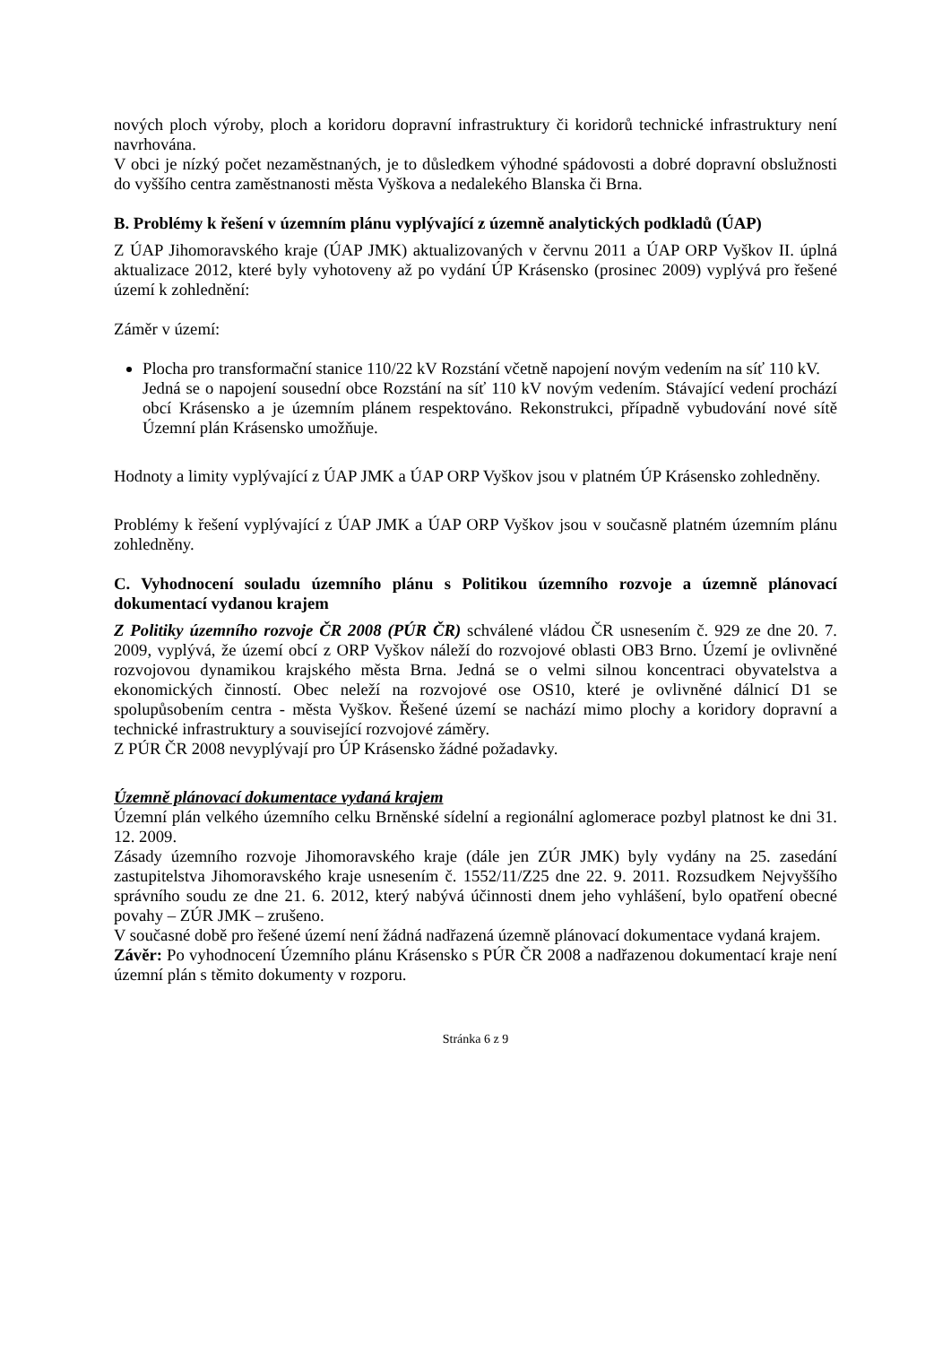nových ploch výroby, ploch a koridoru dopravní infrastruktury či koridorů technické infrastruktury není navrhována.
V obci je nízký počet nezaměstnaných, je to důsledkem výhodné spádovosti a dobré dopravní obslužnosti do vyššího centra zaměstnanosti města Vyškova a nedalekého Blanska či Brna.
B. Problémy k řešení v územním plánu vyplývající z územně analytických podkladů (ÚAP)
Z ÚAP Jihomoravského kraje (ÚAP JMK) aktualizovaných v červnu 2011 a ÚAP ORP Vyškov II. úplná aktualizace 2012, které byly vyhotoveny až po vydání ÚP Krásensko (prosinec 2009) vyplývá pro řešené území k zohlednění:
Záměr v území:
Plocha pro transformační stanice 110/22 kV Rozstání včetně napojení novým vedením na síť 110 kV.
Jedná se o napojení sousední obce Rozstání na síť 110 kV novým vedením. Stávající vedení prochází obcí Krásensko a je územním plánem respektováno. Rekonstrukci, případně vybudování nové sítě Územní plán Krásensko umožňuje.
Hodnoty a limity vyplývající z ÚAP JMK a ÚAP ORP Vyškov jsou v platném ÚP Krásensko zohledněny.
Problémy k řešení vyplývající z ÚAP JMK a ÚAP ORP Vyškov jsou v současně platném územním plánu zohledněny.
C. Vyhodnocení souladu územního plánu s Politikou územního rozvoje a územně plánovací dokumentací vydanou krajem
Z Politiky územního rozvoje ČR 2008 (PÚR ČR) schválené vládou ČR usnesením č. 929 ze dne 20. 7. 2009, vyplývá, že území obcí z ORP Vyškov náleží do rozvojové oblasti OB3 Brno. Území je ovlivněné rozvojovou dynamikou krajského města Brna. Jedná se o velmi silnou koncentraci obyvatelstva a ekonomických činností. Obec neleží na rozvojové ose OS10, které je ovlivněné dálnicí D1 se spolupůsobením centra - města Vyškov. Řešené území se nachází mimo plochy a koridory dopravní a technické infrastruktury a související rozvojové záměry.
Z PÚR ČR 2008 nevyplývají pro ÚP Krásensko žádné požadavky.
Územně plánovací dokumentace vydaná krajem
Územní plán velkého územního celku Brněnské sídelní a regionální aglomerace pozbyl platnost ke dni 31. 12. 2009.
Zásady územního rozvoje Jihomoravského kraje (dále jen ZÚR JMK) byly vydány na 25. zasedání zastupitelstva Jihomoravského kraje usnesením č. 1552/11/Z25 dne 22. 9. 2011. Rozsudkem Nejvyššího správního soudu ze dne 21. 6. 2012, který nabývá účinnosti dnem jeho vyhlášení, bylo opatření obecné povahy – ZÚR JMK – zrušeno.
V současné době pro řešené území není žádná nadřazená územně plánovací dokumentace vydaná krajem.
Závěr: Po vyhodnocení Územního plánu Krásensko s PÚR ČR 2008 a nadřazenou dokumentací kraje není územní plán s těmito dokumenty v rozporu.
Stránka 6 z 9